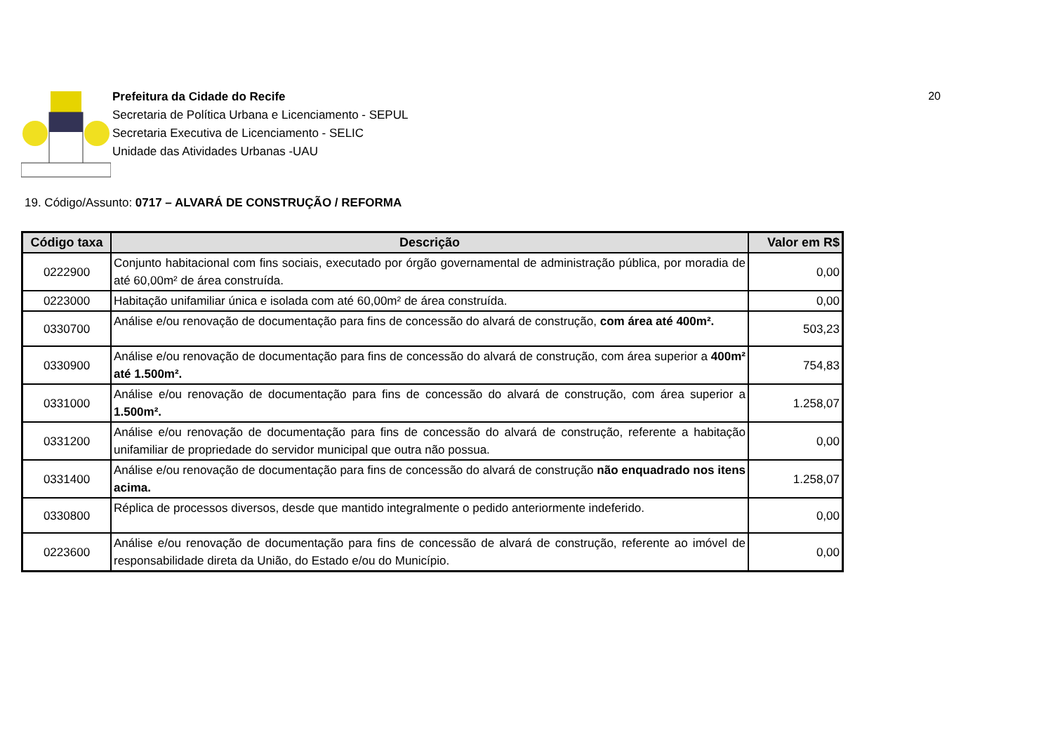Prefeitura da Cidade do Recife
Secretaria de Política Urbana e Licenciamento - SEPUL
Secretaria Executiva de Licenciamento - SELIC
Unidade das Atividades Urbanas -UAU
20
19. Código/Assunto: 0717 – ALVARÁ DE CONSTRUÇÃO / REFORMA
| Código taxa | Descrição | Valor em R$ |
| --- | --- | --- |
| 0222900 | Conjunto habitacional com fins sociais, executado por órgão governamental de administração pública, por moradia de até 60,00m² de área construída. | 0,00 |
| 0223000 | Habitação unifamiliar única e isolada com até 60,00m² de área construída. | 0,00 |
| 0330700 | Análise e/ou renovação de documentação para fins de concessão do alvará de construção, com área até 400m². | 503,23 |
| 0330900 | Análise e/ou renovação de documentação para fins de concessão do alvará de construção, com área superior a 400m² até 1.500m². | 754,83 |
| 0331000 | Análise e/ou renovação de documentação para fins de concessão do alvará de construção, com área superior a 1.500m². | 1.258,07 |
| 0331200 | Análise e/ou renovação de documentação para fins de concessão do alvará de construção, referente a habitação unifamiliar de propriedade do servidor municipal que outra não possua. | 0,00 |
| 0331400 | Análise e/ou renovação de documentação para fins de concessão do alvará de construção não enquadrado nos itens acima. | 1.258,07 |
| 0330800 | Réplica de processos diversos, desde que mantido integralmente o pedido anteriormente indeferido. | 0,00 |
| 0223600 | Análise e/ou renovação de documentação para fins de concessão de alvará de construção, referente ao imóvel de responsabilidade direta da União, do Estado e/ou do Município. | 0,00 |